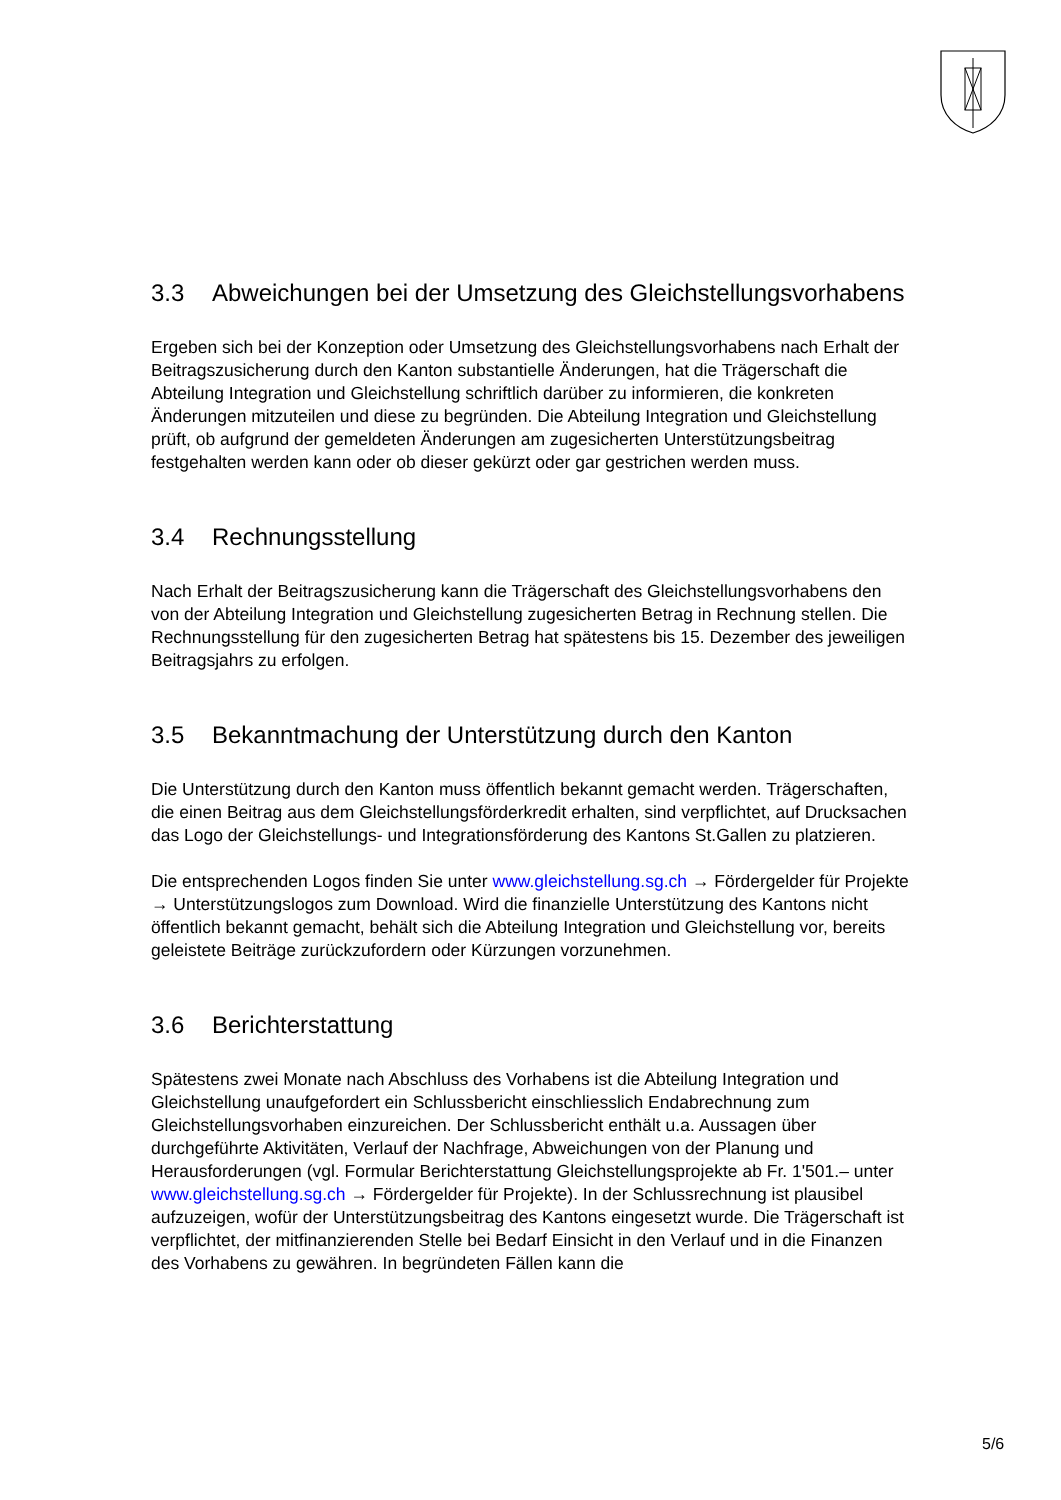3.3 Abweichungen bei der Umsetzung des Gleichstellungsvorhabens
Ergeben sich bei der Konzeption oder Umsetzung des Gleichstellungsvorhabens nach Erhalt der Beitragszusicherung durch den Kanton substantielle Änderungen, hat die Trägerschaft die Abteilung Integration und Gleichstellung schriftlich darüber zu informieren, die konkreten Änderungen mitzuteilen und diese zu begründen. Die Abteilung Integration und Gleichstellung prüft, ob aufgrund der gemeldeten Änderungen am zugesicherten Unterstützungsbeitrag festgehalten werden kann oder ob dieser gekürzt oder gar gestrichen werden muss.
3.4 Rechnungsstellung
Nach Erhalt der Beitragszusicherung kann die Trägerschaft des Gleichstellungsvorhabens den von der Abteilung Integration und Gleichstellung zugesicherten Betrag in Rechnung stellen. Die Rechnungsstellung für den zugesicherten Betrag hat spätestens bis 15. Dezember des jeweiligen Beitragsjahrs zu erfolgen.
3.5 Bekanntmachung der Unterstützung durch den Kanton
Die Unterstützung durch den Kanton muss öffentlich bekannt gemacht werden. Trägerschaften, die einen Beitrag aus dem Gleichstellungsförderkredit erhalten, sind verpflichtet, auf Drucksachen das Logo der Gleichstellungs- und Integrationsförderung des Kantons St.Gallen zu platzieren.
Die entsprechenden Logos finden Sie unter www.gleichstellung.sg.ch → Fördergelder für Projekte → Unterstützungslogos zum Download. Wird die finanzielle Unterstützung des Kantons nicht öffentlich bekannt gemacht, behält sich die Abteilung Integration und Gleichstellung vor, bereits geleistete Beiträge zurückzufordern oder Kürzungen vorzunehmen.
3.6 Berichterstattung
Spätestens zwei Monate nach Abschluss des Vorhabens ist die Abteilung Integration und Gleichstellung unaufgefordert ein Schlussbericht einschliesslich Endabrechnung zum Gleichstellungsvorhaben einzureichen. Der Schlussbericht enthält u.a. Aussagen über durchgeführte Aktivitäten, Verlauf der Nachfrage, Abweichungen von der Planung und Herausforderungen (vgl. Formular Berichterstattung Gleichstellungsprojekte ab Fr. 1'501.– unter www.gleichstellung.sg.ch → Fördergelder für Projekte). In der Schlussrechnung ist plausibel aufzuzeigen, wofür der Unterstützungsbeitrag des Kantons eingesetzt wurde. Die Trägerschaft ist verpflichtet, der mitfinanzierenden Stelle bei Bedarf Einsicht in den Verlauf und in die Finanzen des Vorhabens zu gewähren. In begründeten Fällen kann die
5/6